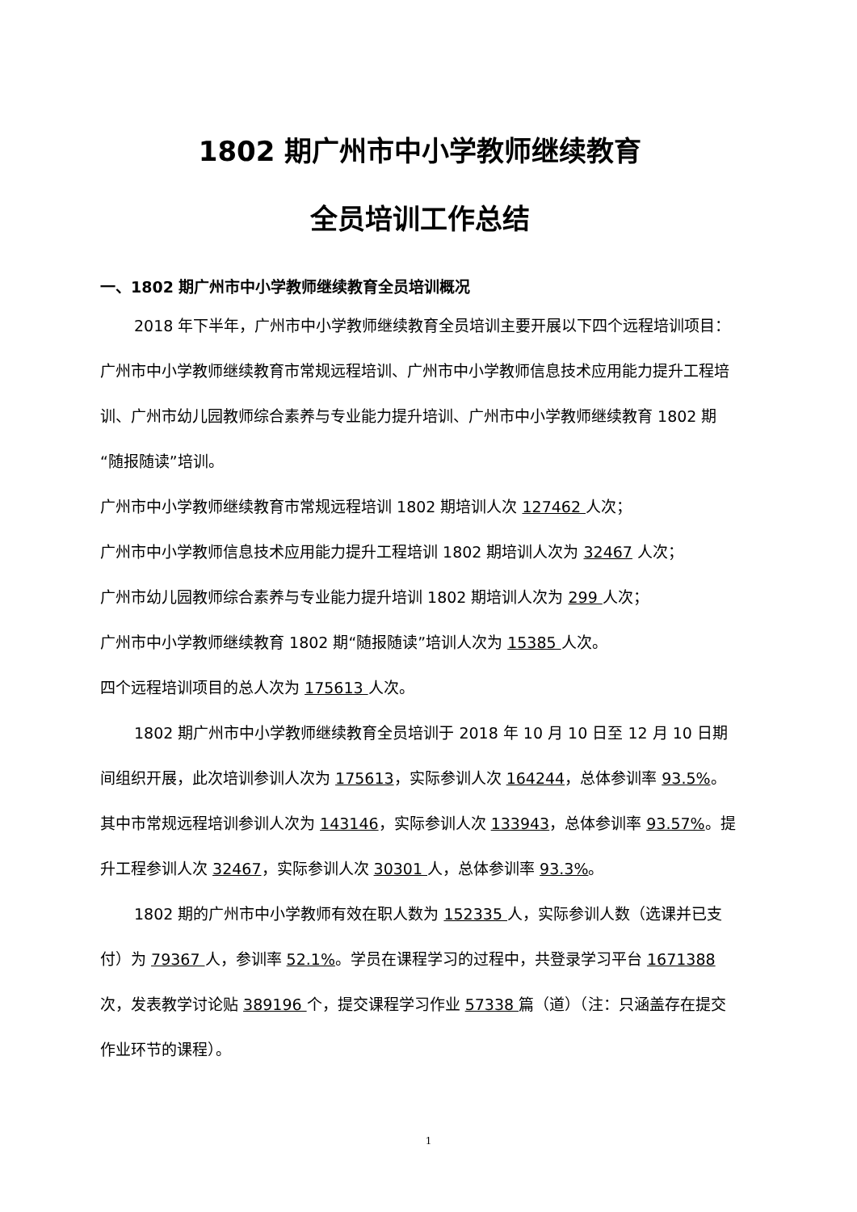1802 期广州市中小学教师继续教育
全员培训工作总结
一、1802 期广州市中小学教师继续教育全员培训概况
2018 年下半年，广州市中小学教师继续教育全员培训主要开展以下四个远程培训项目：广州市中小学教师继续教育市常规远程培训、广州市中小学教师信息技术应用能力提升工程培训、广州市幼儿园教师综合素养与专业能力提升培训、广州市中小学教师继续教育 1802 期“随报随读”培训。
广州市中小学教师继续教育市常规远程培训 1802 期培训人次 127462 人次；
广州市中小学教师信息技术应用能力提升工程培训 1802 期培训人次为 32467 人次；
广州市幼儿园教师综合素养与专业能力提升培训 1802 期培训人次为 299 人次；
广州市中小学教师继续教育 1802 期“随报随读”培训人次为 15385 人次。
四个远程培训项目的总人次为 175613 人次。
1802 期广州市中小学教师继续教育全员培训于 2018 年 10 月 10 日至 12 月 10 日期间组织开展，此次培训参训人次为 175613，实际参训人次 164244，总体参训率 93.5%。其中市常规远程培训参训人次为 143146，实际参训人次 133943，总体参训率 93.57%。提升工程参训人次 32467，实际参训人次 30301 人，总体参训率 93.3%。
1802 期的广州市中小学教师有效在职人数为 152335 人，实际参训人数（选课并已支付）为 79367 人，参训率 52.1%。学员在课程学习的过程中，共登录学习平台 1671388 次，发表教学讨论贴 389196 个，提交课程学习作业 57338 篇（道）（注：只涵盖存在提交作业环节的课程）。
1